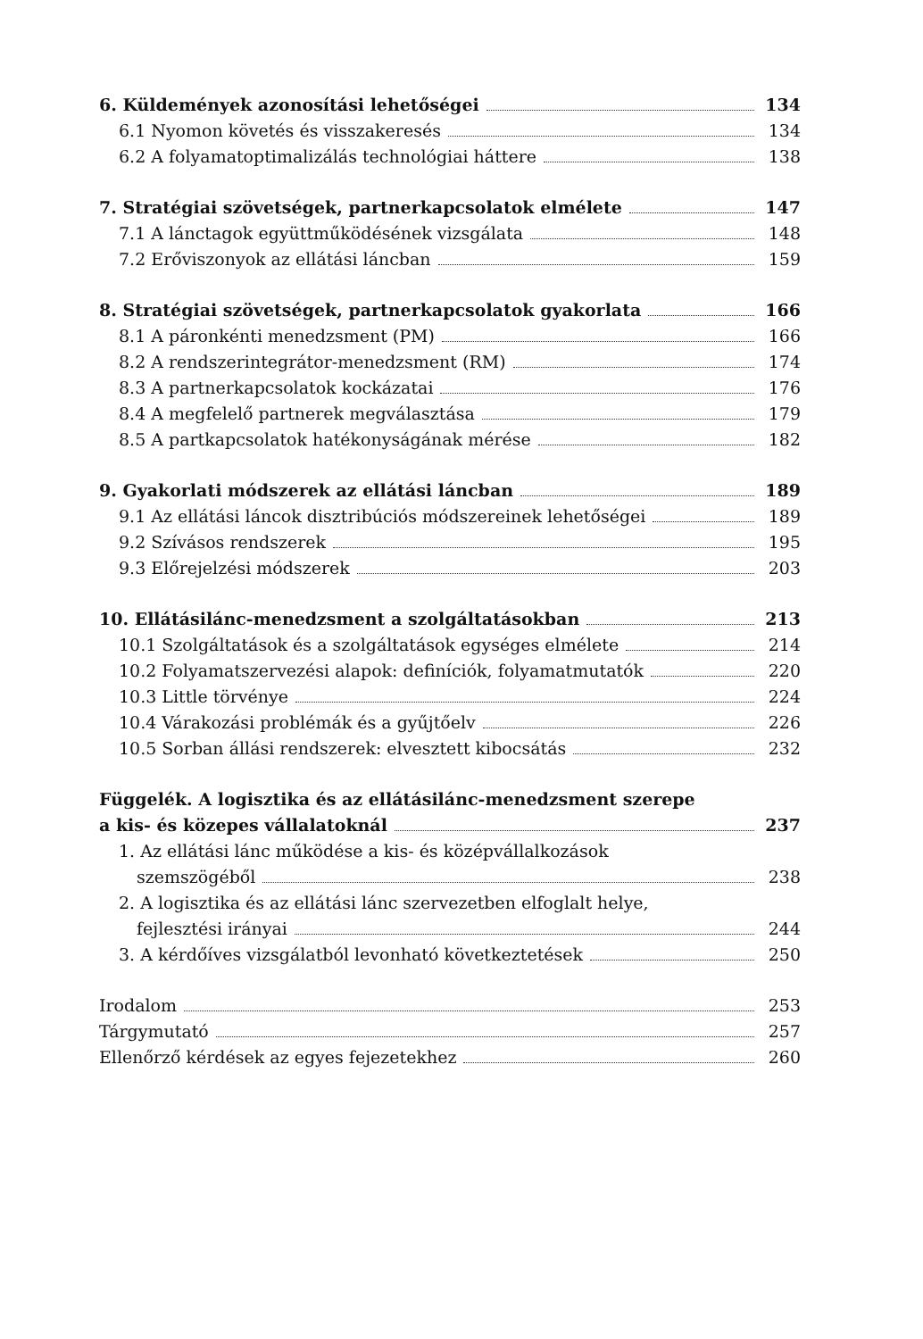6. Küldemények azonosítási lehetőségei 134
6.1 Nyomon követés és visszakeresés 134
6.2 A folyamatoptimalizálás technológiai háttere 138
7. Stratégiai szövetségek, partnerkapcsolatok elmélete 147
7.1 A lánctagok együttműködésének vizsgálata 148
7.2 Erőviszonyok az ellátási láncban 159
8. Stratégiai szövetségek, partnerkapcsolatok gyakorlata 166
8.1 A páronkénti menedzsment (PM) 166
8.2 A rendszerintegrátor-menedzsment (RM) 174
8.3 A partnerkapcsolatok kockázatai 176
8.4 A megfelelő partnerek megválasztása 179
8.5 A partkapcsolatok hatékonyságának mérése 182
9. Gyakorlati módszerek az ellátási láncban 189
9.1 Az ellátási láncok disztribúciós módszereinek lehetőségei 189
9.2 Szívásos rendszerek 195
9.3 Előrejelzési módszerek 203
10. Ellátásilánc-menedzsment a szolgáltatásokban 213
10.1 Szolgáltatások és a szolgáltatások egységes elmélete 214
10.2 Folyamatszervezési alapok: definíciók, folyamatmutatók 220
10.3 Little törvénye 224
10.4 Várakozási problémák és a gyűjtőelv 226
10.5 Sorban állási rendszerek: elvesztett kibocsátás 232
Függelék. A logisztika és az ellátásilánc-menedzsment szerepe
a kis- és közepes vállalatoknál 237
1. Az ellátási lánc működése a kis- és középvállalkozások
szemszögéből 238
2. A logisztika és az ellátási lánc szervezetben elfoglalt helye,
fejlesztési irányai 244
3. A kérdőíves vizsgálatból levonható következtetések 250
Irodalom 253
Tárgymutató 257
Ellenőrző kérdések az egyes fejezetekhez 260